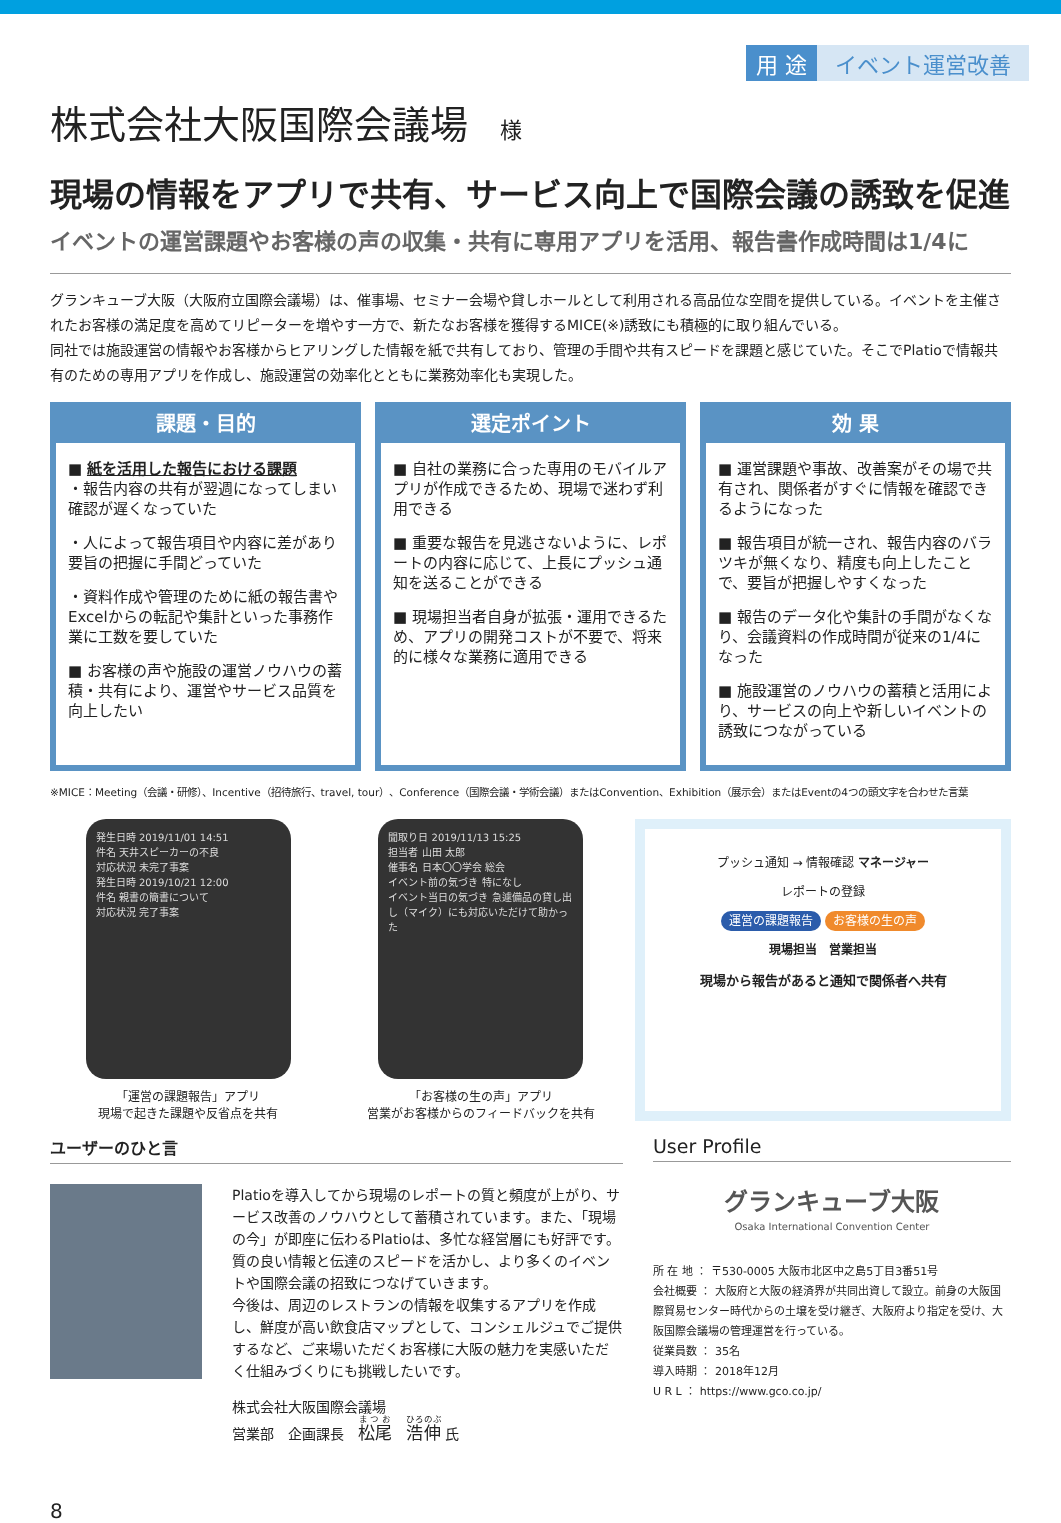用 途 イベント運営改善
株式会社大阪国際会議場 様
現場の情報をアプリで共有、サービス向上で国際会議の誘致を促進
イベントの運営課題やお客様の声の収集・共有に専用アプリを活用、報告書作成時間は1/4に
グランキューブ大阪（大阪府立国際会議場）は、催事場、セミナー会場や貸しホールとして利用される高品位な空間を提供している。イベントを主催されたお客様の満足度を高めてリピーターを増やす一方で、新たなお客様を獲得するMICE(※)誘致にも積極的に取り組んでいる。
同社では施設運営の情報やお客様からヒアリングした情報を紙で共有しており、管理の手間や共有スピードを課題と感じていた。そこでPlatioで情報共有のための専用アプリを作成し、施設運営の効率化とともに業務効率化も実現した。
課題・目的
■ 紙を活用した報告における課題
・報告内容の共有が翌週になってしまい確認が遅くなっていた
・人によって報告項目や内容に差があり要旨の把握に手間どっていた
・資料作成や管理のために紙の報告書やExcelからの転記や集計といった事務作業に工数を要していた
■ お客様の声や施設の運営ノウハウの蓄積・共有により、運営やサービス品質を向上したい
選定ポイント
■ 自社の業務に合った専用のモバイルアプリが作成できるため、現場で迷わず利用できる
■ 重要な報告を見逃さないように、レポートの内容に応じて、上長にプッシュ通知を送ることができる
■ 現場担当者自身が拡張・運用できるため、アプリの開発コストが不要で、将来的に様々な業務に適用できる
効 果
■ 運営課題や事故、改善案がその場で共有され、関係者がすぐに情報を確認できるようになった
■ 報告項目が統一され、報告内容のバラツキが無くなり、精度も向上したことで、要旨が把握しやすくなった
■ 報告のデータ化や集計の手間がなくなり、会議資料の作成時間が従来の1/4になった
■ 施設運営のノウハウの蓄積と活用により、サービスの向上や新しいイベントの誘致につながっている
※MICE：Meeting（会議・研修）、Incentive（招待旅行、travel, tour）、Conference（国際会議・学術会議）またはConvention、Exhibition（展示会）またはEventの4つの頭文字を合わせた言葉
発生日時 2019/11/01 14:51
件名 天井スピーカーの不良
対応状況 未完了事案
発生日時 2019/10/21 12:00
件名 親書の簡書について
対応状況 完了事案
「運営の課題報告」アプリ
現場で起きた課題や反省点を共有
聞取り日 2019/11/13 15:25
担当者 山田 太郎
催事名 日本〇〇学会 総会
イベント前の気づき 特になし
イベント当日の気づき 急遽備品の貸し出し（マイク）にも対応いただけて助かった
「お客様の生の声」アプリ
営業がお客様からのフィードバックを共有
プッシュ通知 → 情報確認 マネージャー
レポートの登録
運営の課題報告 お客様の生の声
現場担当　営業担当
現場から報告があると通知で関係者へ共有
ユーザーのひと言
Platioを導入してから現場のレポートの質と頻度が上がり、サービス改善のノウハウとして蓄積されています。また、「現場の今」が即座に伝わるPlatioは、多忙な経営層にも好評です。質の良い情報と伝達のスピードを活かし、より多くのイベントや国際会議の招致につなげていきます。
今後は、周辺のレストランの情報を収集するアプリを作成し、鮮度が高い飲食店マップとして、コンシェルジュでご提供するなど、ご来場いただくお客様に大阪の魅力を実感いただく仕組みづくりにも挑戦したいです。
株式会社大阪国際会議場
営業部　企画課長　松尾　浩伸 氏
User Profile
グランキューブ大阪
Osaka International Convention Center
所 在 地 ： 〒530-0005 大阪市北区中之島5丁目3番51号
会社概要 ： 大阪府と大阪の経済界が共同出資して設立。前身の大阪国際貿易センター時代からの土壌を受け継ぎ、大阪府より指定を受け、大阪国際会議場の管理運営を行っている。
従業員数 ： 35名
導入時期 ： 2018年12月
U R L ： https://www.gco.co.jp/
8